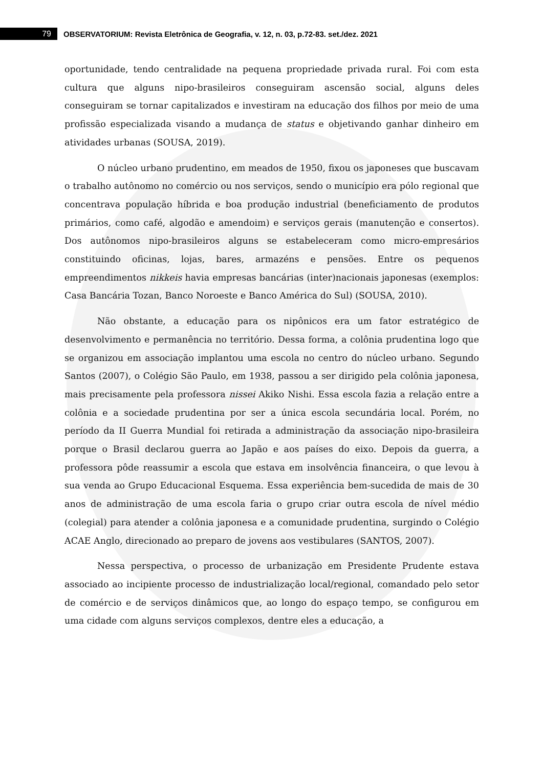79
OBSERVATORIUM: Revista Eletrônica de Geografia, v. 12, n. 03, p.72-83. set./dez. 2021
oportunidade, tendo centralidade na pequena propriedade privada rural. Foi com esta cultura que alguns nipo-brasileiros conseguiram ascensão social, alguns deles conseguiram se tornar capitalizados e investiram na educação dos filhos por meio de uma profissão especializada visando a mudança de status e objetivando ganhar dinheiro em atividades urbanas (SOUSA, 2019).
O núcleo urbano prudentino, em meados de 1950, fixou os japoneses que buscavam o trabalho autônomo no comércio ou nos serviços, sendo o município era pólo regional que concentrava população híbrida e boa produção industrial (beneficiamento de produtos primários, como café, algodão e amendoim) e serviços gerais (manutenção e consertos). Dos autônomos nipo-brasileiros alguns se estabeleceram como micro-empresários constituindo oficinas, lojas, bares, armazéns e pensões. Entre os pequenos empreendimentos nikkeis havia empresas bancárias (inter)nacionais japonesas (exemplos: Casa Bancária Tozan, Banco Noroeste e Banco América do Sul) (SOUSA, 2010).
Não obstante, a educação para os nipônicos era um fator estratégico de desenvolvimento e permanência no território. Dessa forma, a colônia prudentina logo que se organizou em associação implantou uma escola no centro do núcleo urbano. Segundo Santos (2007), o Colégio São Paulo, em 1938, passou a ser dirigido pela colônia japonesa, mais precisamente pela professora nissei Akiko Nishi. Essa escola fazia a relação entre a colônia e a sociedade prudentina por ser a única escola secundária local. Porém, no período da II Guerra Mundial foi retirada a administração da associação nipo-brasileira porque o Brasil declarou guerra ao Japão e aos países do eixo. Depois da guerra, a professora pôde reassumir a escola que estava em insolvência financeira, o que levou à sua venda ao Grupo Educacional Esquema. Essa experiência bem-sucedida de mais de 30 anos de administração de uma escola faria o grupo criar outra escola de nível médio (colegial) para atender a colônia japonesa e a comunidade prudentina, surgindo o Colégio ACAE Anglo, direcionado ao preparo de jovens aos vestibulares (SANTOS, 2007).
Nessa perspectiva, o processo de urbanização em Presidente Prudente estava associado ao incipiente processo de industrialização local/regional, comandado pelo setor de comércio e de serviços dinâmicos que, ao longo do espaço tempo, se configurou em uma cidade com alguns serviços complexos, dentre eles a educação, a